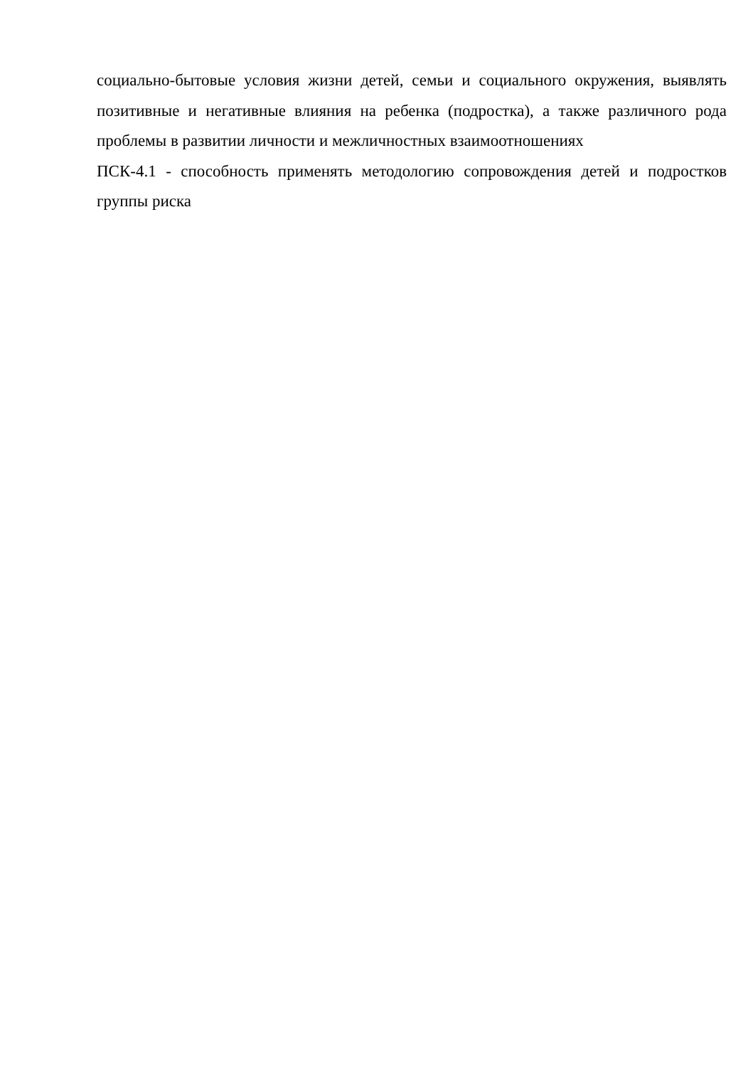социально-бытовые условия жизни детей, семьи и социального окружения, выявлять позитивные и негативные влияния на ребенка (подростка), а также различного рода проблемы в развитии личности и межличностных взаимоотношениях
ПСК-4.1 - способность применять методологию сопровождения детей и подростков группы риска